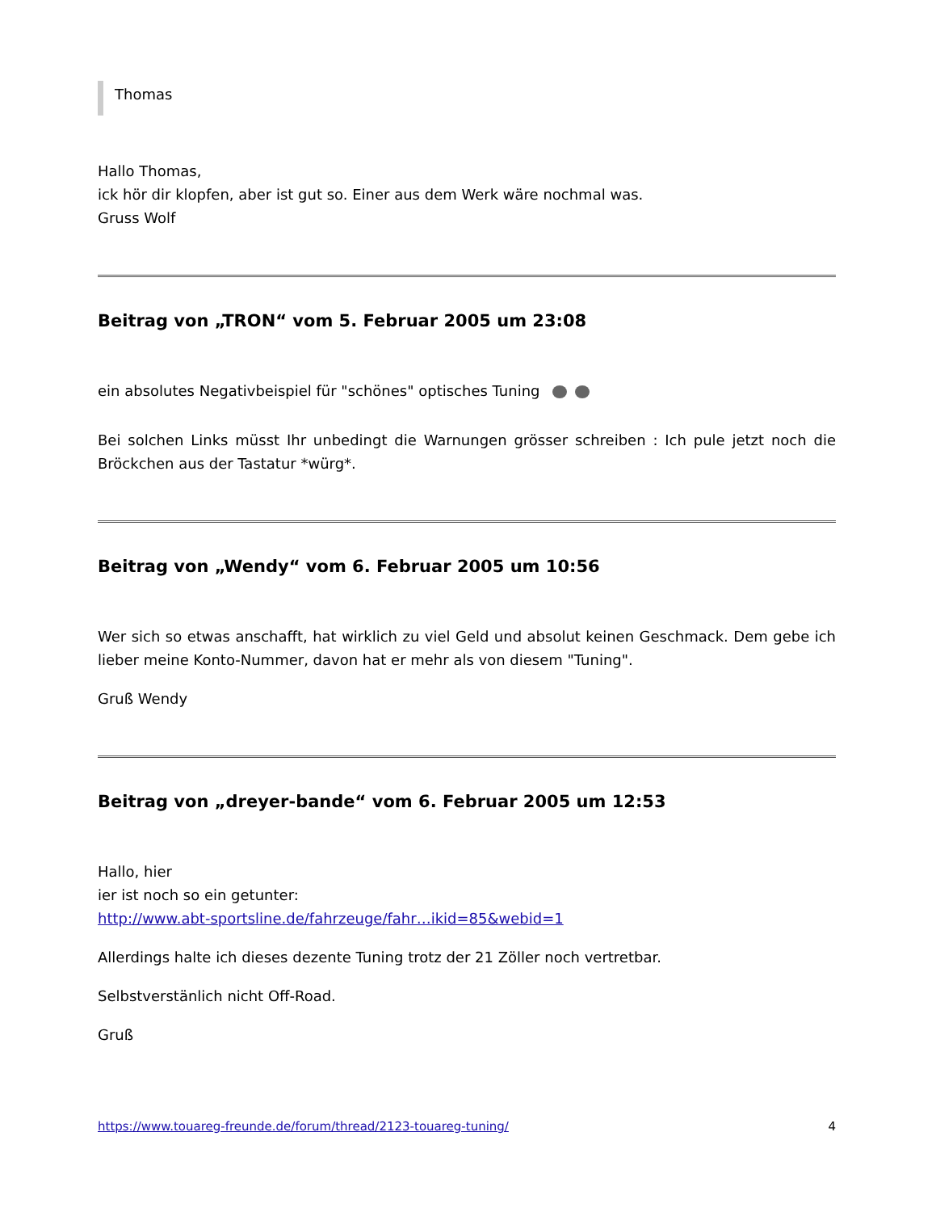Thomas
Hallo Thomas,
ick hör dir klopfen, aber ist gut so. Einer aus dem Werk wäre nochmal was.
Gruss Wolf
Beitrag von „TRON“ vom 5. Februar 2005 um 23:08
ein absolutes Negativbeispiel für "schönes" optisches Tuning
Bei solchen Links müsst Ihr unbedingt die Warnungen grösser schreiben : Ich pule jetzt noch die Bröckchen aus der Tastatur *würg*.
Beitrag von „Wendy“ vom 6. Februar 2005 um 10:56
Wer sich so etwas anschafft, hat wirklich zu viel Geld und absolut keinen Geschmack. Dem gebe ich lieber meine Konto-Nummer, davon hat er mehr als von diesem "Tuning".
Gruß Wendy
Beitrag von „dreyer-bande“ vom 6. Februar 2005 um 12:53
Hallo, hier
ier ist noch so ein getunter:
http://www.abt-sportsline.de/fahrzeuge/fahr…ikid=85&webid=1
Allerdings halte ich dieses dezente Tuning trotz der 21 Zöller noch vertretbar.
Selbstverstänlich nicht Off-Road.
Gruß
https://www.touareg-freunde.de/forum/thread/2123-touareg-tuning/ 4